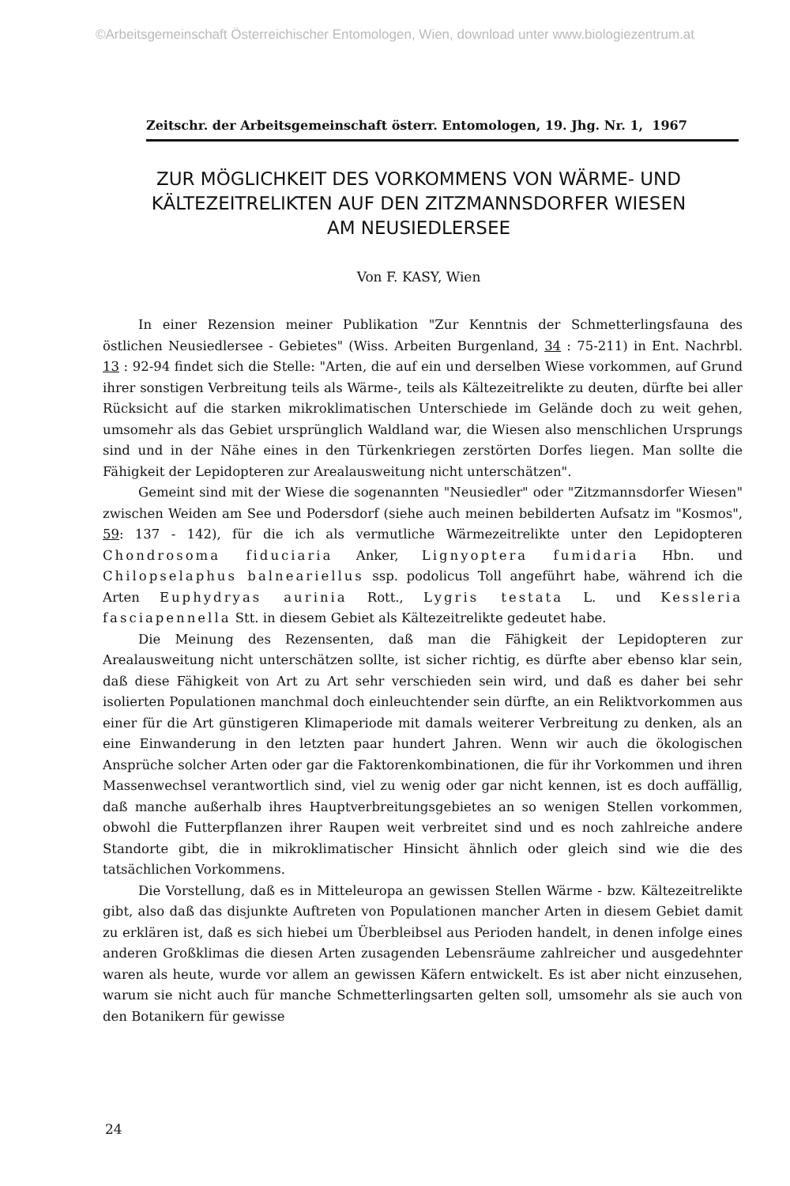©Arbeitsgemeinschaft Österreichischer Entomologen, Wien, download unter www.biologiezentrum.at
Zeitschr. der Arbeitsgemeinschaft österr. Entomologen, 19. Jhg. Nr. 1, 1967
ZUR MÖGLICHKEIT DES VORKOMMENS VON WÄRME- UND
KÄLTEZEITRELIKTEN AUF DEN ZITZMANNSDORFER WIESEN
AM NEUSIEDLERSEE
Von F. KASY, Wien
In einer Rezension meiner Publikation "Zur Kenntnis der Schmetterlingsfauna des östlichen Neusiedlersee - Gebietes" (Wiss. Arbeiten Burgenland, 34 : 75-211) in Ent. Nachrbl. 13 : 92-94 findet sich die Stelle: "Arten, die auf ein und derselben Wiese vorkommen, auf Grund ihrer sonstigen Verbreitung teils als Wärme-, teils als Kältezeitrelikte zu deuten, dürfte bei aller Rücksicht auf die starken mikroklimatischen Unterschiede im Gelände doch zu weit gehen, umsomehr als das Gebiet ursprünglich Waldland war, die Wiesen also menschlichen Ursprungs sind und in der Nähe eines in den Türkenkriegen zerstörten Dorfes liegen. Man sollte die Fähigkeit der Lepidopteren zur Arealausweitung nicht unterschätzen".
Gemeint sind mit der Wiese die sogenannten "Neusiedler" oder "Zitzmannsdorfer Wiesen" zwischen Weiden am See und Podersdorf (siehe auch meinen bebilderten Aufsatz im "Kosmos", 59: 137 - 142), für die ich als vermutliche Wärmezeitrelikte unter den Lepidopteren Chondrosoma fiduciaria Anker, Lignyoptera fumidaria Hbn. und Chilopselaphus balneariellus ssp. podolicus Toll angeführt habe, während ich die Arten Euphydryas aurinia Rott., Lygris testata L. und Kessleria fasciapennella Stt. in diesem Gebiet als Kältezeitrelikte gedeutet habe.
Die Meinung des Rezensenten, daß man die Fähigkeit der Lepidopteren zur Arealausweitung nicht unterschätzen sollte, ist sicher richtig, es dürfte aber ebenso klar sein, daß diese Fähigkeit von Art zu Art sehr verschieden sein wird, und daß es daher bei sehr isolierten Populationen manchmal doch einleuchtender sein dürfte, an ein Reliktvorkommen aus einer für die Art günstigeren Klimaperiode mit damals weiterer Verbreitung zu denken, als an eine Einwanderung in den letzten paar hundert Jahren. Wenn wir auch die ökologischen Ansprüche solcher Arten oder gar die Faktorenkombinationen, die für ihr Vorkommen und ihren Massenwechsel verantwortlich sind, viel zu wenig oder gar nicht kennen, ist es doch auffällig, daß manche außerhalb ihres Hauptverbreitungsgebietes an so wenigen Stellen vorkommen, obwohl die Futterpflanzen ihrer Raupen weit verbreitet sind und es noch zahlreiche andere Standorte gibt, die in mikroklimatischer Hinsicht ähnlich oder gleich sind wie die des tatsächlichen Vorkommens.
Die Vorstellung, daß es in Mitteleuropa an gewissen Stellen Wärme - bzw. Kältezeitrelikte gibt, also daß das disjunkte Auftreten von Populationen mancher Arten in diesem Gebiet damit zu erklären ist, daß es sich hiebei um Überbleibsel aus Perioden handelt, in denen infolge eines anderen Großklimas die diesen Arten zusagenden Lebensräume zahlreicher und ausgedehnter waren als heute, wurde vor allem an gewissen Käfern entwickelt. Es ist aber nicht einzusehen, warum sie nicht auch für manche Schmetterlingsarten gelten soll, umsomehr als sie auch von den Botanikern für gewisse
24